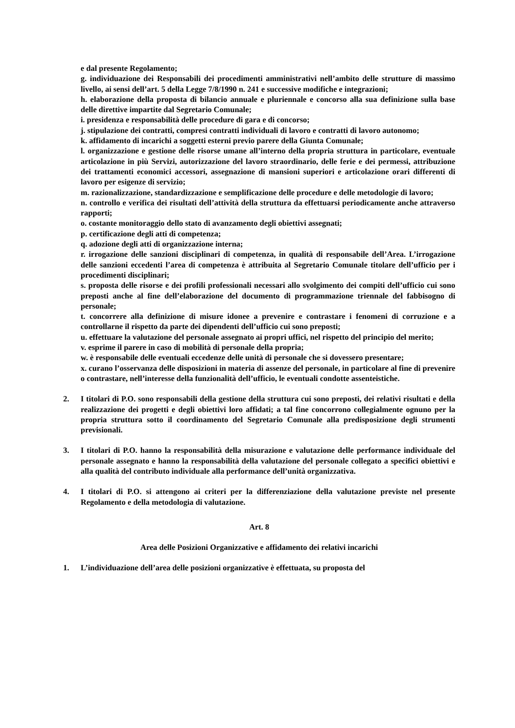e dal presente Regolamento;
g. individuazione dei Responsabili dei procedimenti amministrativi nell’ambito delle strutture di massimo livello, ai sensi dell’art. 5 della Legge 7/8/1990 n. 241 e successive modifiche e integrazioni;
h. elaborazione della proposta di bilancio annuale e pluriennale e concorso alla sua definizione sulla base delle direttive impartite dal Segretario Comunale;
i. presidenza e responsabilità delle procedure di gara e di concorso;
j. stipulazione dei contratti, compresi contratti individuali di lavoro e contratti di lavoro autonomo;
k. affidamento di incarichi a soggetti esterni previo parere della Giunta Comunale;
l. organizzazione e gestione delle risorse umane all’interno della propria struttura in particolare, eventuale articolazione in più Servizi, autorizzazione del lavoro straordinario, delle ferie e dei permessi, attribuzione dei trattamenti economici accessori, assegnazione di mansioni superiori e articolazione orari differenti di lavoro per esigenze di servizio;
m. razionalizzazione, standardizzazione e semplificazione delle procedure e delle metodologie di lavoro;
n. controllo e verifica dei risultati dell’attività della struttura da effettuarsi periodicamente anche attraverso rapporti;
o. costante monitoraggio dello stato di avanzamento degli obiettivi assegnati;
p. certificazione degli atti di competenza;
q. adozione degli atti di organizzazione interna;
r. irrogazione delle sanzioni disciplinari di competenza, in qualità di responsabile dell’Area. L’irrogazione delle sanzioni eccedenti l’area di competenza è attribuita al Segretario Comunale titolare dell’ufficio per i procedimenti disciplinari;
s. proposta delle risorse e dei profili professionali necessari allo svolgimento dei compiti dell’ufficio cui sono preposti anche al fine dell’elaborazione del documento di programmazione triennale del fabbisogno di personale;
t. concorrere alla definizione di misure idonee a prevenire e contrastare i fenomeni di corruzione e a controllarne il rispetto da parte dei dipendenti dell’ufficio cui sono preposti;
u. effettuare la valutazione del personale assegnato ai propri uffici, nel rispetto del principio del merito;
v. esprime il parere in caso di mobilità di personale della propria;
w. è responsabile delle eventuali eccedenze delle unità di personale che si dovessero presentare;
x. curano l’osservanza delle disposizioni in materia di assenze del personale, in particolare al fine di prevenire o contrastare, nell’interesse della funzionalità dell’ufficio, le eventuali condotte assenteistiche.
2. I titolari di P.O. sono responsabili della gestione della struttura cui sono preposti, dei relativi risultati e della realizzazione dei progetti e degli obiettivi loro affidati; a tal fine concorrono collegialmente ognuno per la propria struttura sotto il coordinamento del Segretario Comunale alla predisposizione degli strumenti previsionali.
3. I titolari di P.O. hanno la responsabilità della misurazione e valutazione delle performance individuale del personale assegnato e hanno la responsabilità della valutazione del personale collegato a specifici obiettivi e alla qualità del contributo individuale alla performance dell’unità organizzativa.
4. I titolari di P.O. si attengono ai criteri per la differenziazione della valutazione previste nel presente Regolamento e della metodologia di valutazione.
Art. 8
Area delle Posizioni Organizzative e affidamento dei relativi incarichi
1. L’individuazione dell’area delle posizioni organizzative è effettuata, su proposta del